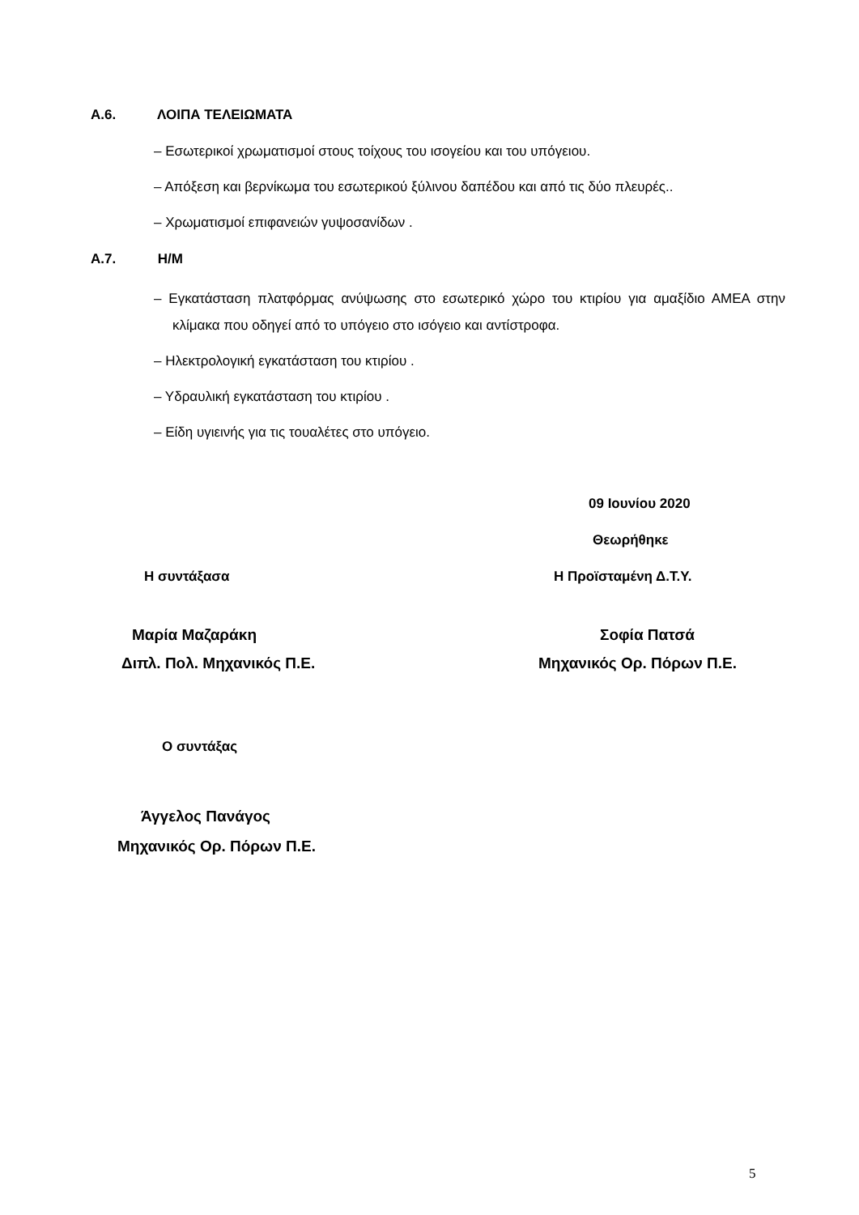Α.6. ΛΟΙΠΑ ΤΕΛΕΙΩΜΑΤΑ
– Εσωτερικοί χρωματισμοί στους τοίχους του ισογείου και του υπόγειου.
– Απόξεση και βερνίκωμα του εσωτερικού ξύλινου δαπέδου και από τις δύο πλευρές..
– Χρωματισμοί επιφανειών γυψοσανίδων .
Α.7. Η/Μ
– Εγκατάσταση πλατφόρμας ανύψωσης στο εσωτερικό χώρο του κτιρίου για αμαξίδιο ΑΜΕΑ στην κλίμακα που οδηγεί από το υπόγειο στο ισόγειο και αντίστροφα.
– Ηλεκτρολογική εγκατάσταση του κτιρίου .
– Υδραυλική εγκατάσταση του κτιρίου .
– Είδη υγιεινής για τις τουαλέτες στο υπόγειο.
09 Ιουνίου 2020
Θεωρήθηκε
Η συντάξασα Η Προϊσταμένη Δ.Τ.Υ.
Μαρία Μαζαράκη Σοφία Πατσά
Διπλ. Πολ. Μηχανικός Π.Ε. Μηχανικός Ορ. Πόρων Π.Ε.
Ο συντάξας
Άγγελος Πανάγος
Μηχανικός Ορ. Πόρων Π.Ε.
5